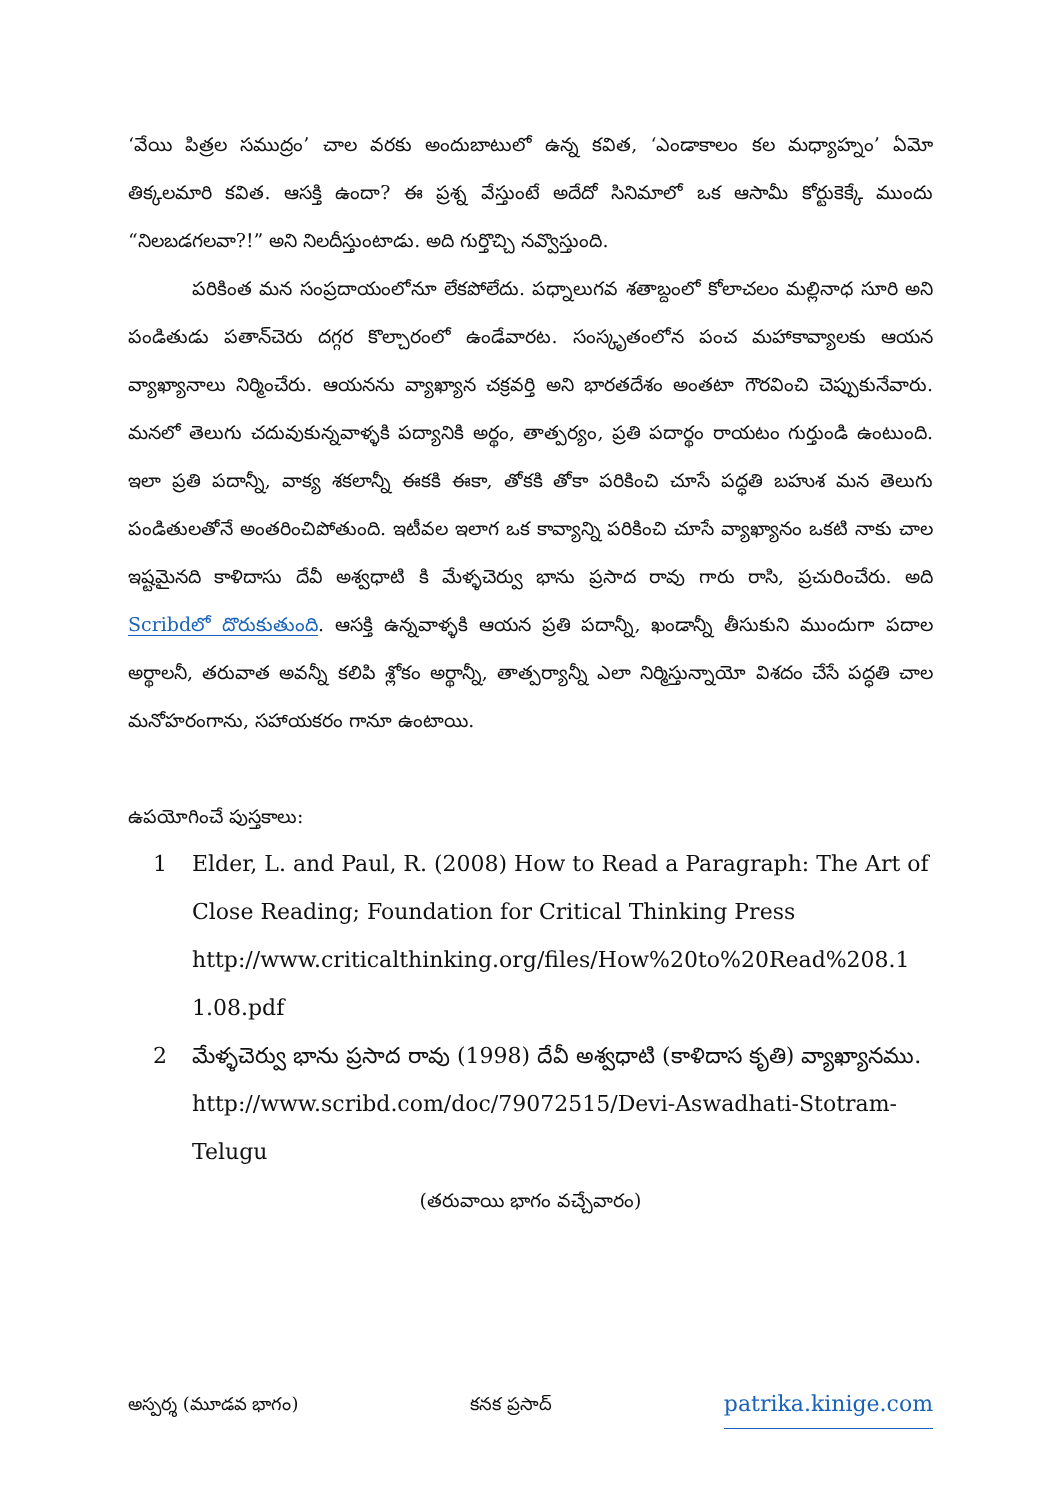‘వేయి పిత్రల సముద్రం’ చాల వరకు అందుబాటులో ఉన్న కవిత, ‘ఎండాకాలం కల మధ్యాహ్నం’ ఏమో తిక్కలమారి కవిత. ఆసక్తి ఉందా? ఈ ప్రశ్న వేస్తుంటే అదేదో సినిమాలో ఒక ఆసామీ కోర్టుకెక్కే ముందు “నిలబడగలవా?!” అని నిలదీస్తుంటాడు. అది గుర్తొచ్చి నవ్వొస్తుంది.
పరికింత మన సంప్రదాయంలోనూ లేకపోలేదు. పధ్నాలుగవ శతాబ్దంలో కోలాచలం మల్లినాధ సూరి అని పండితుడు పతాన్‌చెరు దగ్గర కొల్చారంలో ఉండేవారట. సంస్కృతంలోన పంచ మహాకావ్యాలకు ఆయన వ్యాఖ్యానాలు నిర్మించేరు. ఆయనను వ్యాఖ్యాన చక్రవర్తి అని భారతదేశం అంతటా గౌరవించి చెప్పుకునేవారు. మనలో తెలుగు చదువుకున్నవాళ్ళకి పద్యానికి అర్థం, తాత్పర్యం, ప్రతి పదార్థం రాయటం గుర్తుండి ఉంటుంది. ఇలా ప్రతి పదాన్నీ, వాక్య శకలాన్నీ ఈకకి ఈకా, తోకకి తోకా పరికించి చూసే పద్ధతి బహుశ మన తెలుగు పండితులతోనే అంతరించిపోతుంది. ఇటీవల ఇలాగ ఒక కావ్యాన్ని పరికించి చూసే వ్యాఖ్యానం ఒకటి నాకు చాల ఇష్టమైనది కాళిదాసు దేవీ అశ్వధాటి కి మేళ్ళచెర్వు భాను ప్రసాద రావు గారు రాసి, ప్రచురించేరు. అది Scribdలో దొరుకుతుంది. ఆసక్తి ఉన్నవాళ్ళకి ఆయన ప్రతి పదాన్నీ, ఖండాన్నీ తీసుకుని ముందుగా పదాల అర్థాలనీ, తరువాత అవన్నీ కలిపి శ్లోకం అర్థాన్నీ, తాత్పర్యాన్నీ ఎలా నిర్మిస్తున్నాయో విశదం చేసే పద్ధతి చాల మనోహరంగాను, సహాయకరం గానూ ఉంటాయి.
ఉపయోగించే పుస్తకాలు:
1 Elder, L. and Paul, R. (2008) How to Read a Paragraph: The Art of Close Reading; Foundation for Critical Thinking Press http://www.criticalthinking.org/files/How%20to%20Read%208.1 1.08.pdf
2 మేళ్ళచెర్వు భాను ప్రసాద రావు (1998) దేవీ అశ్వధాటి (కాళిదాస కృతి) వ్యాఖ్యానము. http://www.scribd.com/doc/79072515/Devi-Aswadhati-Stotram-Telugu
(తరువాయి భాగం వచ్చేవారం)
అస్పర్శ (మూడవ భాగం) కనక ప్రసాద్ patrika.kinige.com